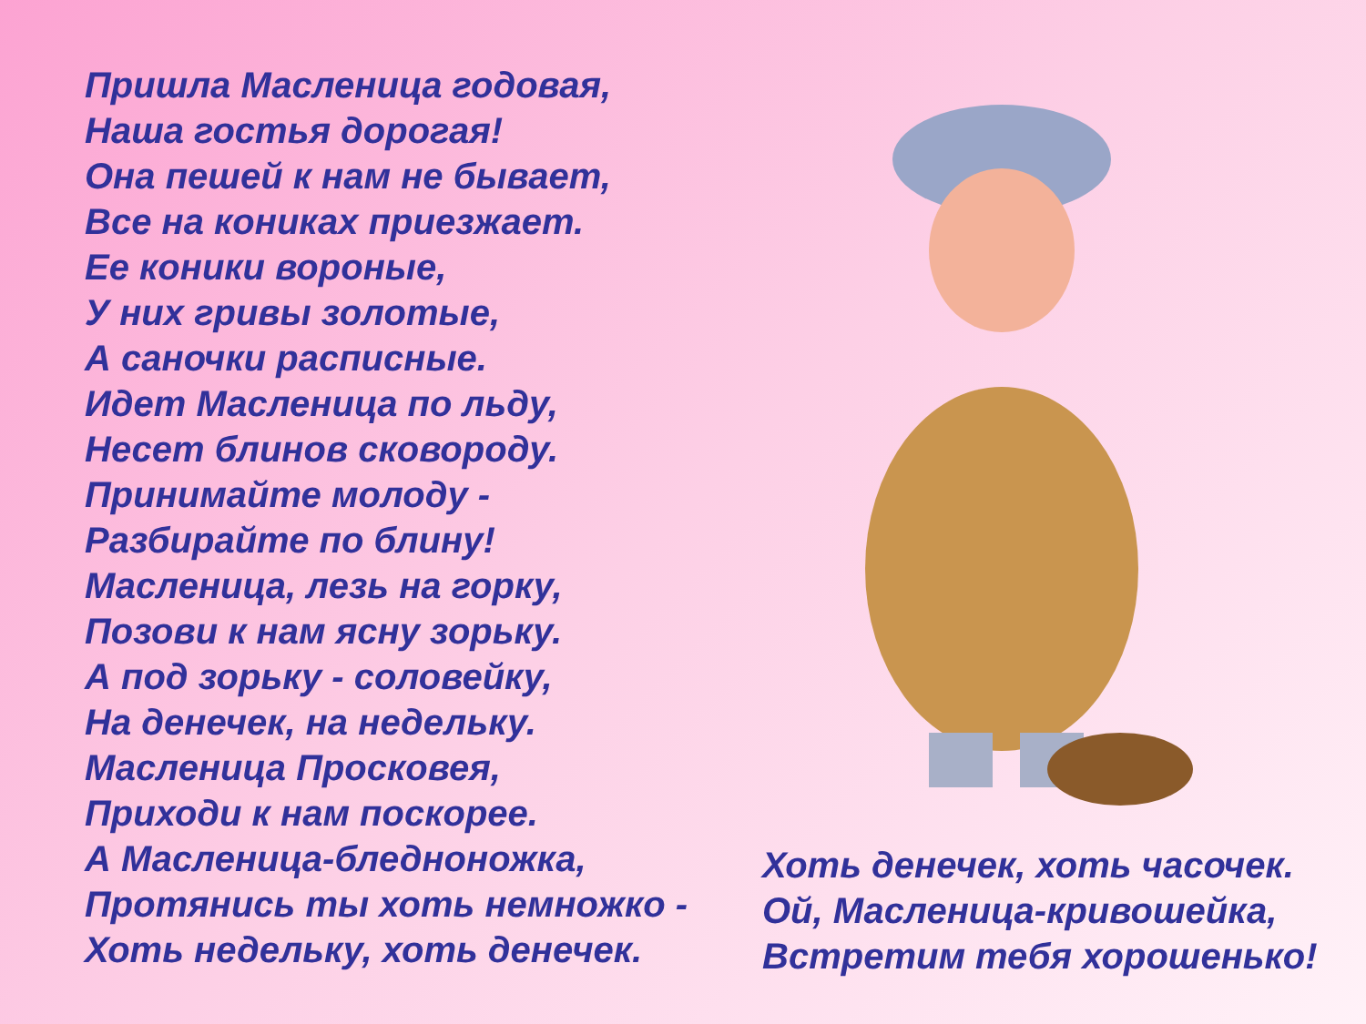Пришла Масленица годовая,
Наша гостья дорогая!
Она пешей к нам не бывает,
Все на кониках приезжает.
Ее коники вороные,
У них гривы золотые,
А саночки расписные.
Идет Масленица по льду,
Несет блинов сковороду.
Принимайте молоду -
Разбирайте по блину!
Масленица, лезь на горку,
Позови к нам ясну зорьку.
А под зорьку - соловейку,
На денечек, на недельку.
Масленица Просковея,
Приходи к нам поскорее.
А Масленица-бледноножка,
Протянись ты хоть немножко -
Хоть недельку, хоть денечек.
Хоть денечек, хоть часочек.
Ой, Масленица-кривошейка,
Встретим тебя хорошенько!